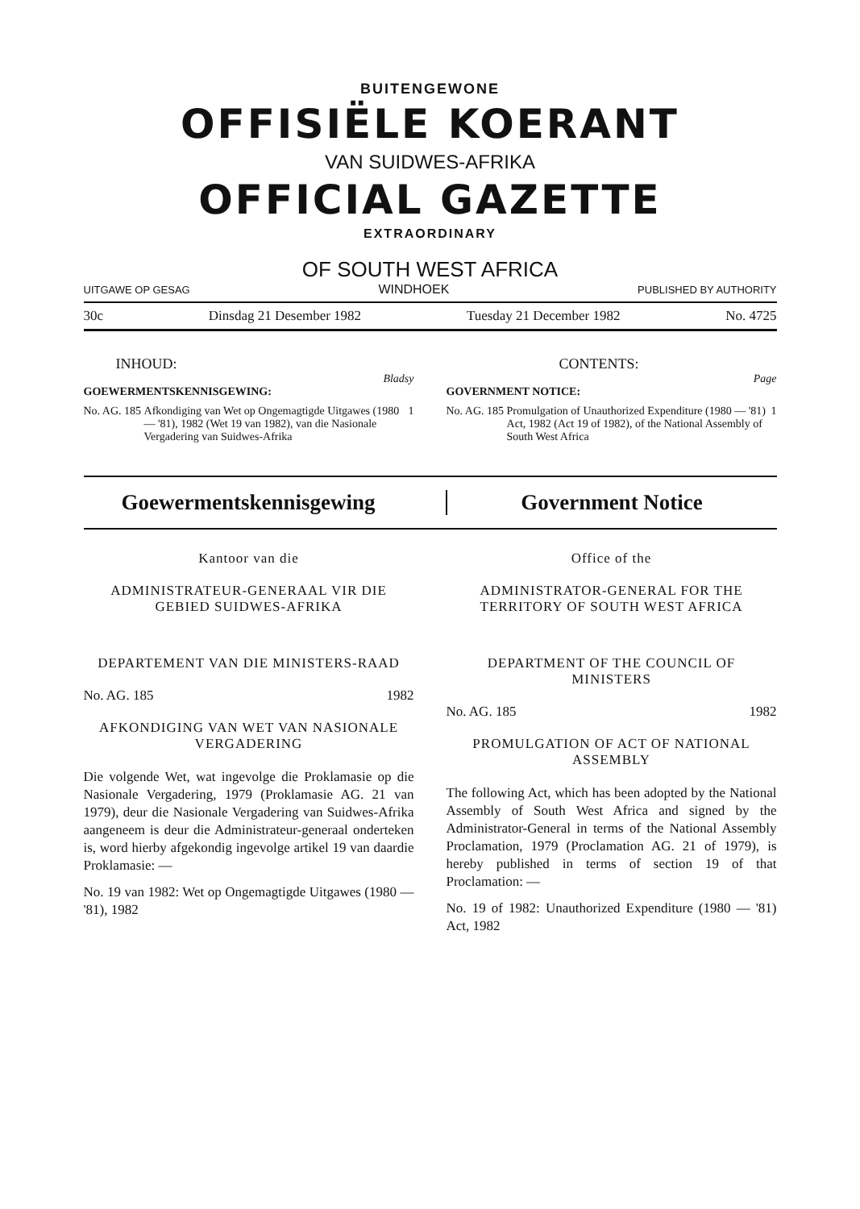BUITENGEWONE
OFFISIËLE KOERANT
VAN SUIDWES-AFRIKA
OFFICIAL GAZETTE
EXTRAORDINARY
OF SOUTH WEST AFRICA
UITGAWE OP GESAG WINDHOEK PUBLISHED BY AUTHORITY
30c Dinsdag 21 Desember 1982 Tuesday 21 December 1982 No. 4725
INHOUD:
Bladsy
GOEWERMENTSKENNISGEWING:
No. AG. 185 Afkondiging van Wet op Ongemagtigde Uitgawes (1980 — '81), 1982 (Wet 19 van 1982), van die Nasionale Vergadering van Suidwes-Afrika 1
CONTENTS:
Page
GOVERNMENT NOTICE:
No. AG. 185 Promulgation of Unauthorized Expenditure (1980 — '81) Act, 1982 (Act 19 of 1982), of the National Assembly of South West Africa 1
Goewermentskennisgewing Government Notice
Kantoor van die
ADMINISTRATEUR-GENERAAL VIR DIE GEBIED SUIDWES-AFRIKA
DEPARTEMENT VAN DIE MINISTERS-RAAD
No. AG. 185 1982
AFKONDIGING VAN WET VAN NASIONALE VERGADERING
Die volgende Wet, wat ingevolge die Proklamasie op die Nasionale Vergadering, 1979 (Proklamasie AG. 21 van 1979), deur die Nasionale Vergadering van Suidwes-Afrika aangeneem is deur die Administrateur-generaal onderteken is, word hierby afgekondig ingevolge artikel 19 van daardie Proklamasie: —
No. 19 van 1982: Wet op Ongemagtigde Uitgawes (1980 — '81), 1982
Office of the
ADMINISTRATOR-GENERAL FOR THE TERRITORY OF SOUTH WEST AFRICA
DEPARTMENT OF THE COUNCIL OF MINISTERS
No. AG. 185 1982
PROMULGATION OF ACT OF NATIONAL ASSEMBLY
The following Act, which has been adopted by the National Assembly of South West Africa and signed by the Administrator-General in terms of the National Assembly Proclamation, 1979 (Proclamation AG. 21 of 1979), is hereby published in terms of section 19 of that Proclamation: —
No. 19 of 1982: Unauthorized Expenditure (1980 — '81) Act, 1982